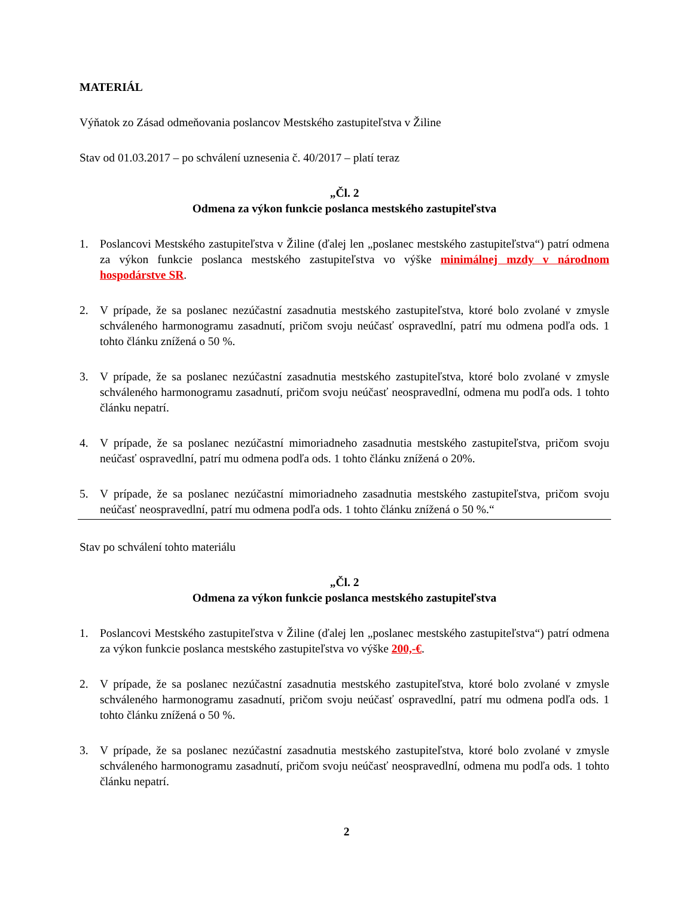MATERIÁL
Výňatok zo Zásad odmeňovania poslancov Mestského zastupiteľstva v Žiline
Stav od 01.03.2017 – po schválení uznesenia č. 40/2017 – platí teraz
„Čl. 2
Odmena za výkon funkcie poslanca mestského zastupiteľstva
1. Poslancovi Mestského zastupiteľstva v Žiline (ďalej len „poslanec mestského zastupiteľstva“) patrí odmena za výkon funkcie poslanca mestského zastupiteľstva vo výške minimálnej mzdy v národnom hospodárstve SR.
2. V prípade, že sa poslanec nezúčastní zasadnutia mestského zastupiteľstva, ktoré bolo zvolané v zmysle schváleného harmonogramu zasadnutí, pričom svoju neúčasť ospravedlní, patrí mu odmena podľa ods. 1 tohto článku znížená o 50 %.
3. V prípade, že sa poslanec nezúčastní zasadnutia mestského zastupiteľstva, ktoré bolo zvolané v zmysle schváleného harmonogramu zasadnutí, pričom svoju neúčasť neospravedlní, odmena mu podľa ods. 1 tohto článku nepatrí.
4. V prípade, že sa poslanec nezúčastní mimoriadneho zasadnutia mestského zastupiteľstva, pričom svoju neúčasť ospravedlní, patrí mu odmena podľa ods. 1 tohto článku znížená o 20%.
5. V prípade, že sa poslanec nezúčastní mimoriadneho zasadnutia mestského zastupiteľstva, pričom svoju neúčasť neospravedlní, patrí mu odmena podľa ods. 1 tohto článku znížená o 50 %.“
Stav po schválení tohto materiálu
„Čl. 2
Odmena za výkon funkcie poslanca mestského zastupiteľstva
1. Poslancovi Mestského zastupiteľstva v Žiline (ďalej len „poslanec mestského zastupiteľstva“) patrí odmena za výkon funkcie poslanca mestského zastupiteľstva vo výške 200,-€.
2. V prípade, že sa poslanec nezúčastní zasadnutia mestského zastupiteľstva, ktoré bolo zvolané v zmysle schváleného harmonogramu zasadnutí, pričom svoju neúčasť ospravedlní, patrí mu odmena podľa ods. 1 tohto článku znížená o 50 %.
3. V prípade, že sa poslanec nezúčastní zasadnutia mestského zastupiteľstva, ktoré bolo zvolané v zmysle schváleného harmonogramu zasadnutí, pričom svoju neúčasť neospravedlní, odmena mu podľa ods. 1 tohto článku nepatrí.
2